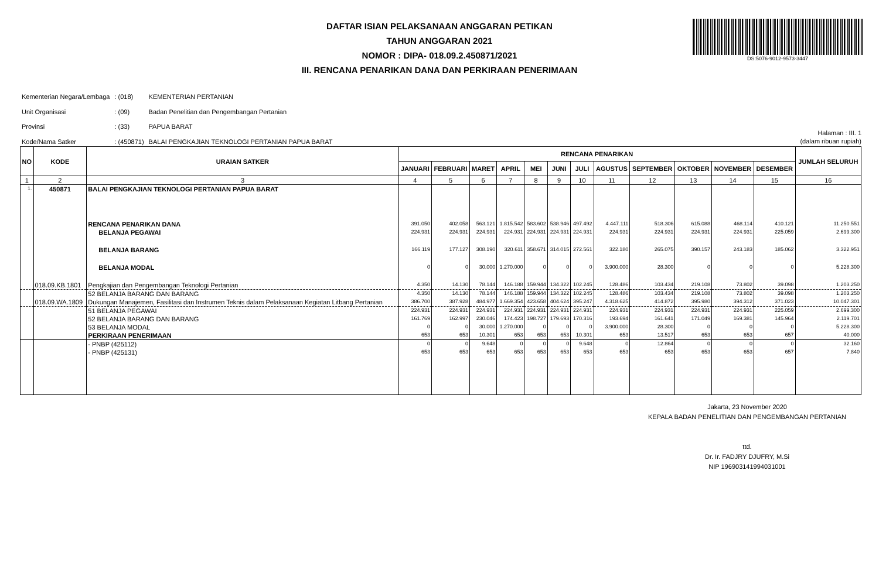DAFTAR ISIAN PELAKSANAAN ANGGARAN PETIKAN
TAHUN ANGGARAN 2021
NOMOR : DIPA- 018.09.2.450871/2021
III. RENCANA PENARIKAN DANA DAN PERKIRAAN PENERIMAAN
DS:5076-9012-9573-3447
| Kementerian Negara/Lembaga | : (018) | KEMENTERIAN PERTANIAN |
| Unit Organisasi | : (09) | Badan Penelitian dan Pengembangan Pertanian |
| Provinsi | : (33) | PAPUA BARAT |
| Kode/Nama Satker | : (450871) | BALAI PENGKAJIAN TEKNOLOGI PERTANIAN PAPUA BARAT |
Halaman : III. 1
(dalam ribuan rupiah)
| NO | KODE | URAIAN SATKER | RENCANA PENARIKAN | | | | | | | | | | | | JUMLAH SELURUH |
| --- | --- | --- | --- | --- | --- | --- | --- | --- | --- | --- | --- | --- | --- | --- | --- |
| | | | JANUARI | FEBRUARI | MARET | APRIL | MEI | JUNI | JULI | AGUSTUS | SEPTEMBER | OKTOBER | NOVEMBER | DESEMBER | |
| 1 | 2 | 3 | 4 | 5 | 6 | 7 | 8 | 9 | 10 | 11 | 12 | 13 | 14 | 15 | 16 |
| 1. | 450871 | BALAI PENGKAJIAN TEKNOLOGI PERTANIAN PAPUA BARAT | | | | | | | | | | | | | |
| | | RENCANA PENARIKAN DANA | 391.050 | 402.058 | 563.121 | 1.815.542 | 583.602 | 538.946 | 497.492 | 4.447.111 | 518.306 | 615.088 | 468.114 | 410.121 | 11.250.551 |
| | | BELANJA PEGAWAI | 224.931 | 224.931 | 224.931 | 224.931 | 224.931 | 224.931 | 224.931 | 224.931 | 224.931 | 224.931 | 224.931 | 225.059 | 2.699.300 |
| | | BELANJA BARANG | 166.119 | 177.127 | 308.190 | 320.611 | 358.671 | 314.015 | 272.561 | 322.180 | 265.075 | 390.157 | 243.183 | 185.062 | 3.322.951 |
| | | BELANJA MODAL | 0 | 0 | 30.000 | 1.270.000 | 0 | 0 | 0 | 3.900.000 | 28.300 | 0 | 0 | 0 | 5.228.300 |
| | 018.09.KB.1801 | Pengkajian dan Pengembangan Teknologi Pertanian | 4.350 | 14.130 | 78.144 | 146.188 | 159.944 | 134.322 | 102.245 | 128.486 | 103.434 | 219.108 | 73.802 | 39.098 | 1.203.250 |
| | | 52 BELANJA BARANG DAN BARANG | 4.350 | 14.130 | 78.144 | 146.188 | 159.944 | 134.322 | 102.245 | 128.486 | 103.434 | 219.108 | 73.802 | 39.098 | 1.203.250 |
| | 018.09.WA.1809 | Dukungan Manajemen, Fasilitasi dan Instrumen Teknis dalam Pelaksanaan Kegiatan Litbang Pertanian | 386.700 | 387.928 | 484.977 | 1.669.354 | 423.658 | 404.624 | 395.247 | 4.318.625 | 414.872 | 395.980 | 394.312 | 371.023 | 10.047.301 |
| | | 51 BELANJA PEGAWAI | 224.931 | 224.931 | 224.931 | 224.931 | 224.931 | 224.931 | 224.931 | 224.931 | 224.931 | 224.931 | 224.931 | 225.059 | 2.699.300 |
| | | 52 BELANJA BARANG DAN BARANG | 161.769 | 162.997 | 230.046 | 174.423 | 198.727 | 179.693 | 170.316 | 193.694 | 161.641 | 171.049 | 169.381 | 145.964 | 2.119.701 |
| | | 53 BELANJA MODAL | 0 | 0 | 30.000 | 1.270.000 | 0 | 0 | 0 | 3.900.000 | 28.300 | 0 | 0 | 0 | 5.228.300 |
| | | PERKIRAAN PENERIMAAN | 653 | 653 | 10.301 | 653 | 653 | 653 | 10.301 | 653 | 13.517 | 653 | 653 | 657 | 40.000 |
| | | - PNBP (425112) | 0 | 0 | 9.648 | 0 | 0 | 0 | 9.648 | 0 | 12.864 | 0 | 0 | 0 | 32.160 |
| | | - PNBP (425131) | 653 | 653 | 653 | 653 | 653 | 653 | 653 | 653 | 653 | 653 | 653 | 657 | 7.840 |
Jakarta, 23 November 2020
KEPALA BADAN PENELITIAN DAN PENGEMBANGAN PERTANIAN
ttd.
Dr. Ir. FADJRY DJUFRY, M.Si
NIP 196903141994031001